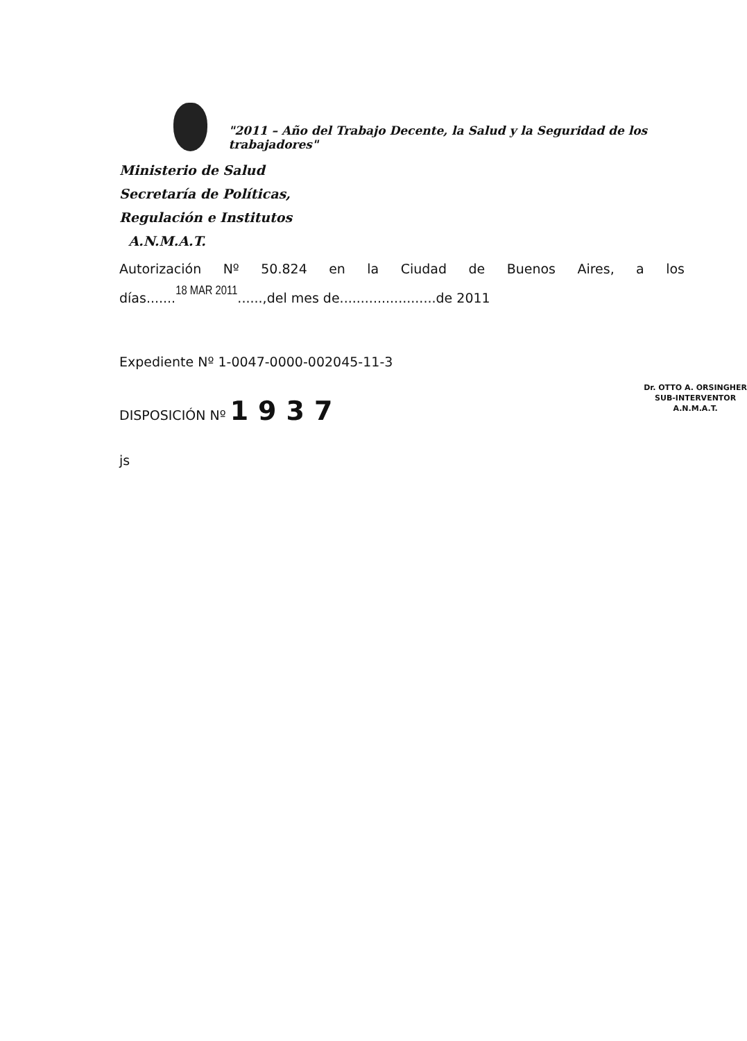"2011 – Año del Trabajo Decente, la Salud y la Seguridad de los trabajadores"
Ministerio de Salud
Secretaría de Políticas,
Regulación e Institutos
A.N.M.A.T.
Autorización Nº 50.824 en la Ciudad de Buenos Aires, a los
días.......18 MAR 2011......,del mes de.......................de 2011
Expediente Nº 1-0047-0000-002045-11-3
DISPOSICIÓN Nº 1937
Dr. OTTO A. ORSINGHER
SUB-INTERVENTOR
A.N.M.A.T.
js